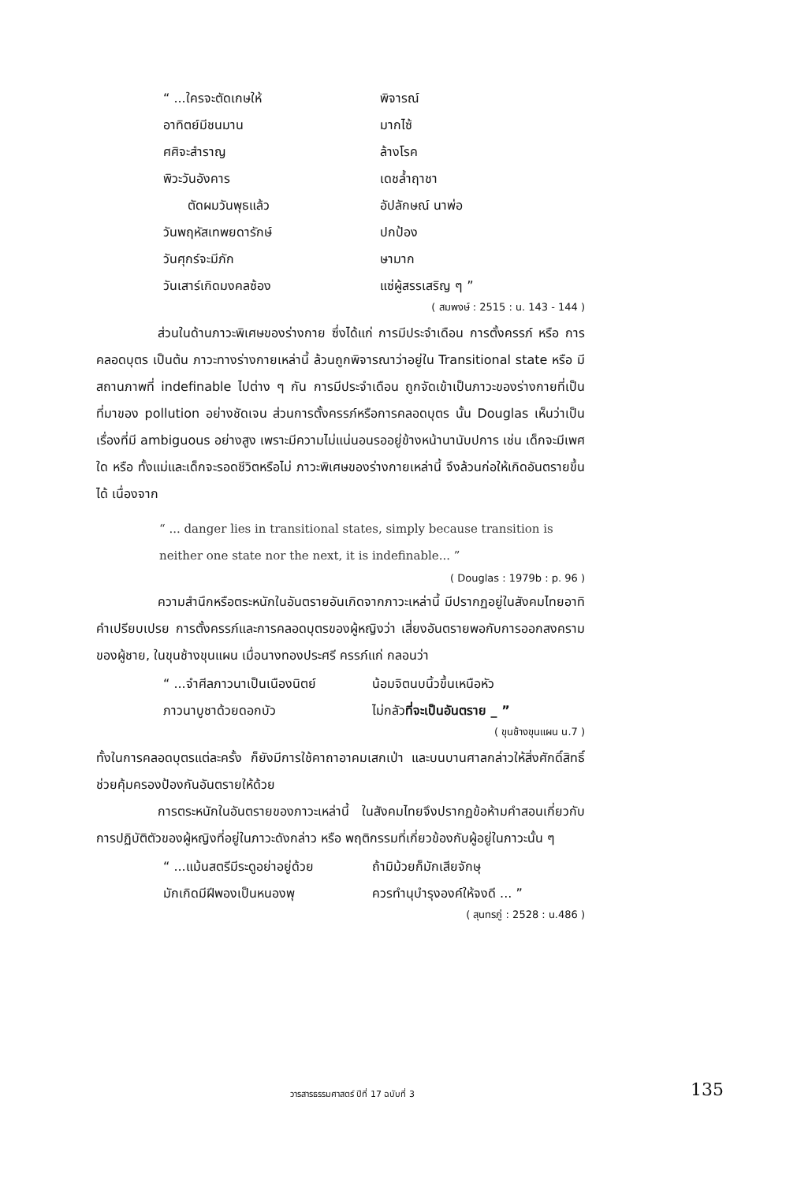“ ...ใครจะตัดเกษให้
พิจารณ์
อาทิตย์มีชนมาน
มากไซ้
ศศิจะสำราญ
ล้างโรค
พิวะวันอังคาร
เดชล้ำฤาชา
ตัดผมวันพุธแล้ว
อัปลักษณ์ นาพ่อ
วันพฤหัสเทพยดารักษ์
ปกป้อง
วันศุกร์จะมีภัก
ษามาก
วันเสาร์เกิดมงคลซ้อง
แซ่ผู้สรรเสริญ ๆ ”
( สมพงษ์ : 2515 : น. 143 - 144 )
ส่วนในด้านภาวะพิเศษของร่างกาย ซึ่งได้แก่ การมีประจำเดือน การตั้งครรภ์ หรือ การคลอดบุตร เป็นต้น ภาวะทางร่างกายเหล่านี้ ล้วนถูกพิจารณาว่าอยู่ใน Transitional state หรือ มีสถานภาพที่ indefinable ไปต่าง ๆ กัน การมีประจำเดือน ถูกจัดเข้าเป็นภาวะของร่างกายที่เป็นที่มาของ pollution อย่างชัดเจน ส่วนการตั้งครรภ์หรือการคลอดบุตร นั้น Douglas เห็นว่าเป็นเรื่องที่มี ambiguous อย่างสูง เพราะมีความไม่แน่นอนรออยู่ข้างหน้านานับปการ เช่น เด็กจะมีเพศใด หรือ ทั้งแม่และเด็กจะรอดชีวิตหรือไม่ ภาวะพิเศษของร่างกายเหล่านี้ จึงล้วนก่อให้เกิดอันตรายขึ้นได้ เนื่องจาก
“ ... danger lies in transitional states, simply because transition is neither one state nor the next, it is indefinable... ”
( Douglas : 1979b : p. 96 )
ความสำนึกหรือตระหนักในอันตรายอันเกิดจากภาวะเหล่านี้ มีปรากฏอยู่ในสังคมไทยอาทิ คำเปรียบเปรย การตั้งครรภ์และการคลอดบุตรของผู้หญิงว่า เสี่ยงอันตรายพอกับการออกสงครามของผู้ชาย, ในขุนช้างขุนแผน เมื่อนางทองประศรี ครรภ์แก่ กลอนว่า
“ ...จำศีลภาวนาเป็นเนืองนิตย์
น้อมจิตนบนิ้วขึ้นเหนือหัว
ภาวนาบูชาด้วยดอกบัว
ไม่กลัวที่จะเป็นอันตราย _ ”
( ขุนช้างขุนแผน น.7 )
ทั้งในการคลอดบุตรแต่ละครั้ง ก็ยังมีการใช้คาถาอาคมเสกเป่า และบนบานศาลกล่าวให้สิ่งศักดิ์สิทธิ์ช่วยคุ้มครองป้องกันอันตรายให้ด้วย
การตระหนักในอันตรายของภาวะเหล่านี้ ในสังคมไทยจึงปรากฏข้อห้ามคำสอนเกี่ยวกับการปฏิบัติตัวของผู้หญิงที่อยู่ในภาวะดังกล่าว หรือ พฤติกรรมที่เกี่ยวข้องกับผู้อยู่ในภาวะนั้น ๆ
“ ...แม้นสตรีมีระดูอย่าอยู่ด้วย
ถ้ามิม้วยก็มักเสียจักษุ
มักเกิดมีฝีพองเป็นหนองพุ
ควรทำนุบำรุงองค์ให้จงดี ... ”
( สุนทรภู่ : 2528 : น.486 )
วารสารธรรมศาสตร์ ปีที่ 17 ฉบับที่ 3 135